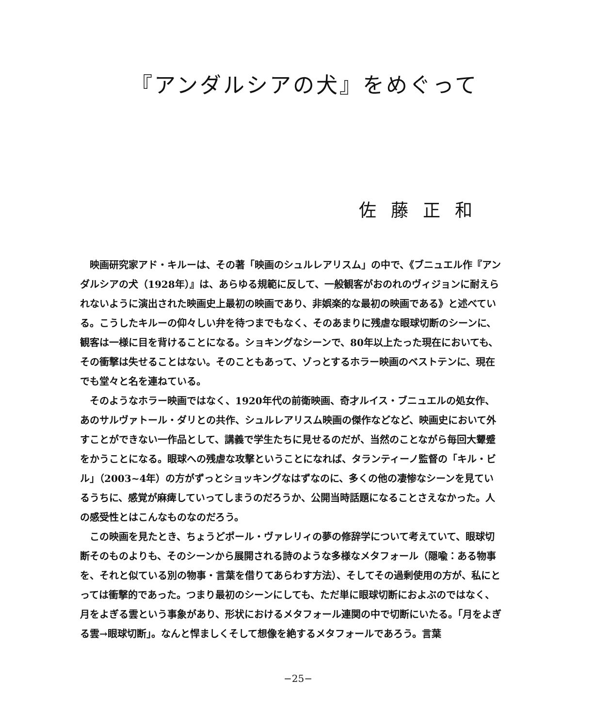『アンダルシアの犬』をめぐって
佐藤正和
映画研究家アド・キルーは、その著「映画のシュルレアリスム」の中で、《ブニュエル作『アンダルシアの犬（1928年）』は、あらゆる規範に反して、一般観客がおのれのヴィジョンに耐えられないように演出された映画史上最初の映画であり、非娯楽的な最初の映画である》と述べている。こうしたキルーの仰々しい弁を待つまでもなく、そのあまりに残虐な眼球切断のシーンに、観客は一様に目を背けることになる。ショキングなシーンで、80年以上たった現在においても、その衝撃は失せることはない。そのこともあって、ゾっとするホラー映画のベストテンに、現在でも堂々と名を連ねている。
そのようなホラー映画ではなく、1920年代の前衛映画、奇才ルイス・ブニュエルの処女作、あのサルヴァトール・ダリとの共作、シュルレアリスム映画の傑作などなど、映画史において外すことができない一作品として、講義で学生たちに見せるのだが、当然のことながら毎回大顰蹙をかうことになる。眼球への残虐な攻撃ということになれば、タランティーノ監督の「キル・ビル」（2003~4年）の方がずっとショッキングなはずなのに、多くの他の凄惨なシーンを見ているうちに、感覚が麻痺していってしまうのだろうか、公開当時話題になることさえなかった。人の感受性とはこんなものなのだろう。
この映画を見たとき、ちょうどポール・ヴァレリィの夢の修辞学について考えていて、眼球切断そのものよりも、そのシーンから展開される詩のような多様なメタフォール（隠喩：ある物事を、それと似ている別の物事・言葉を借りてあらわす方法）、そしてその過剰使用の方が、私にとっては衝撃的であった。つまり最初のシーンにしても、ただ単に眼球切断におよぶのではなく、月をよぎる雲という事象があり、形状におけるメタフォール連関の中で切断にいたる。「月をよぎる雲→眼球切断」。なんと悍ましくそして想像を絶するメタフォールであろう。言葉
−25−